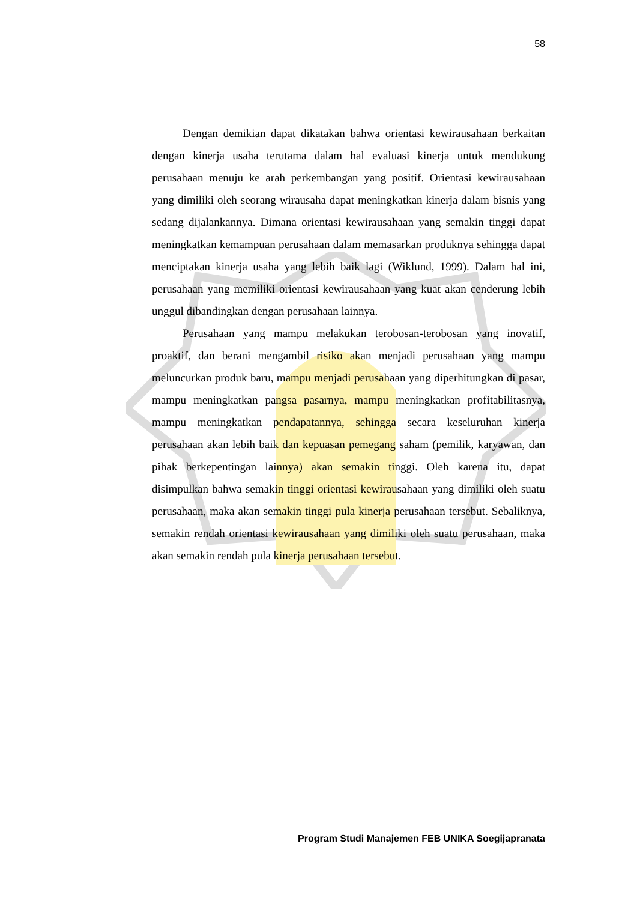58
Dengan demikian dapat dikatakan bahwa orientasi kewirausahaan berkaitan dengan kinerja usaha terutama dalam hal evaluasi kinerja untuk mendukung perusahaan menuju ke arah perkembangan yang positif. Orientasi kewirausahaan yang dimiliki oleh seorang wirausaha dapat meningkatkan kinerja dalam bisnis yang sedang dijalankannya. Dimana orientasi kewirausahaan yang semakin tinggi dapat meningkatkan kemampuan perusahaan dalam memasarkan produknya sehingga dapat menciptakan kinerja usaha yang lebih baik lagi (Wiklund, 1999). Dalam hal ini, perusahaan yang memiliki orientasi kewirausahaan yang kuat akan cenderung lebih unggul dibandingkan dengan perusahaan lainnya.
Perusahaan yang mampu melakukan terobosan-terobosan yang inovatif, proaktif, dan berani mengambil risiko akan menjadi perusahaan yang mampu meluncurkan produk baru, mampu menjadi perusahaan yang diperhitungkan di pasar, mampu meningkatkan pangsa pasarnya, mampu meningkatkan profitabilitasnya, mampu meningkatkan pendapatannya, sehingga secara keseluruhan kinerja perusahaan akan lebih baik dan kepuasan pemegang saham (pemilik, karyawan, dan pihak berkepentingan lainnya) akan semakin tinggi. Oleh karena itu, dapat disimpulkan bahwa semakin tinggi orientasi kewirausahaan yang dimiliki oleh suatu perusahaan, maka akan semakin tinggi pula kinerja perusahaan tersebut. Sebaliknya, semakin rendah orientasi kewirausahaan yang dimiliki oleh suatu perusahaan, maka akan semakin rendah pula kinerja perusahaan tersebut.
Program Studi Manajemen FEB UNIKA Soegijapranata